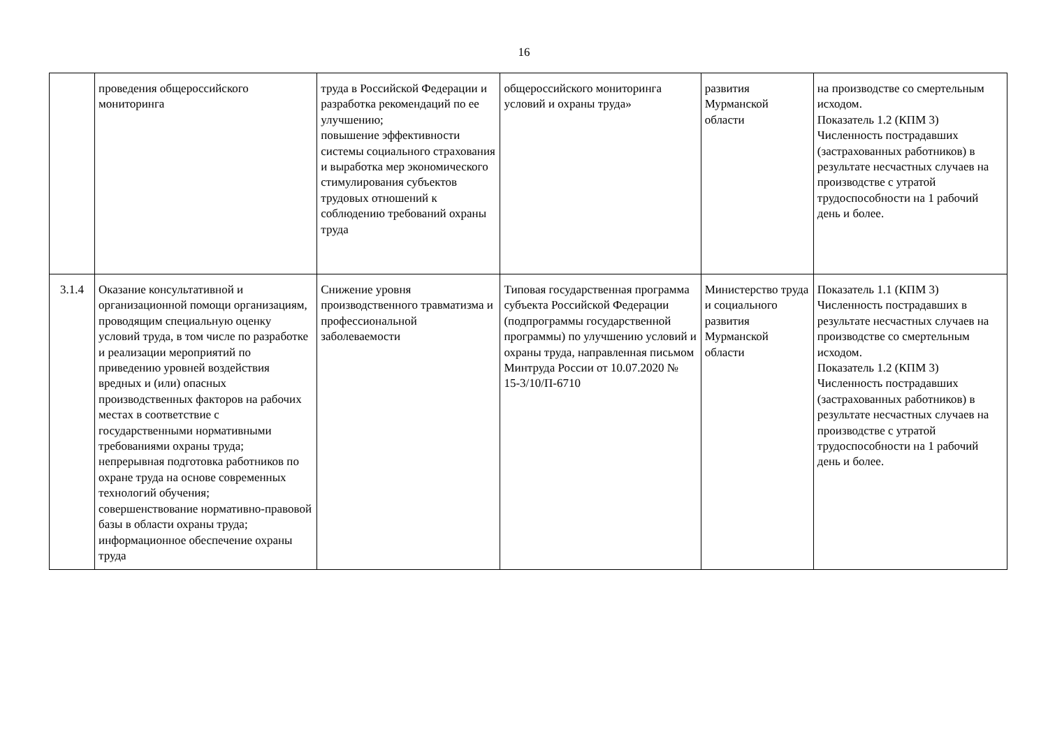16
| | проведения общероссийского мониторинга | труда в Российской Федерации и разработка рекомендаций по ее улучшению; повышение эффективности системы социального страхования и выработка мер экономического стимулирования субъектов трудовых отношений к соблюдению требований охраны труда | общероссийского мониторинга условий и охраны труда» | развития Мурманской области | на производстве со смертельным исходом. Показатель 1.2 (КПМ 3) Численность пострадавших (застрахованных работников) в результате несчастных случаев на производстве с утратой трудоспособности на 1 рабочий день и более. |
| 3.1.4 | Оказание консультативной и организационной помощи организациям, проводящим специальную оценку условий труда, в том числе по разработке и реализации мероприятий по приведению уровней воздействия вредных и (или) опасных производственных факторов на рабочих местах в соответствие с государственными нормативными требованиями охраны труда; непрерывная подготовка работников по охране труда на основе современных технологий обучения; совершенствование нормативно-правовой базы в области охраны труда; информационное обеспечение охраны труда | Снижение уровня производственного травматизма и профессиональной заболеваемости | Типовая государственная программа субъекта Российской Федерации (подпрограммы государственной программы) по улучшению условий и охраны труда, направленная письмом Минтруда России от 10.07.2020 № 15-3/10/П-6710 | Министерство труда и социального развития Мурманской области | Показатель 1.1 (КПМ 3) Численность пострадавших в результате несчастных случаев на производстве со смертельным исходом. Показатель 1.2 (КПМ 3) Численность пострадавших (застрахованных работников) в результате несчастных случаев на производстве с утратой трудоспособности на 1 рабочий день и более. |